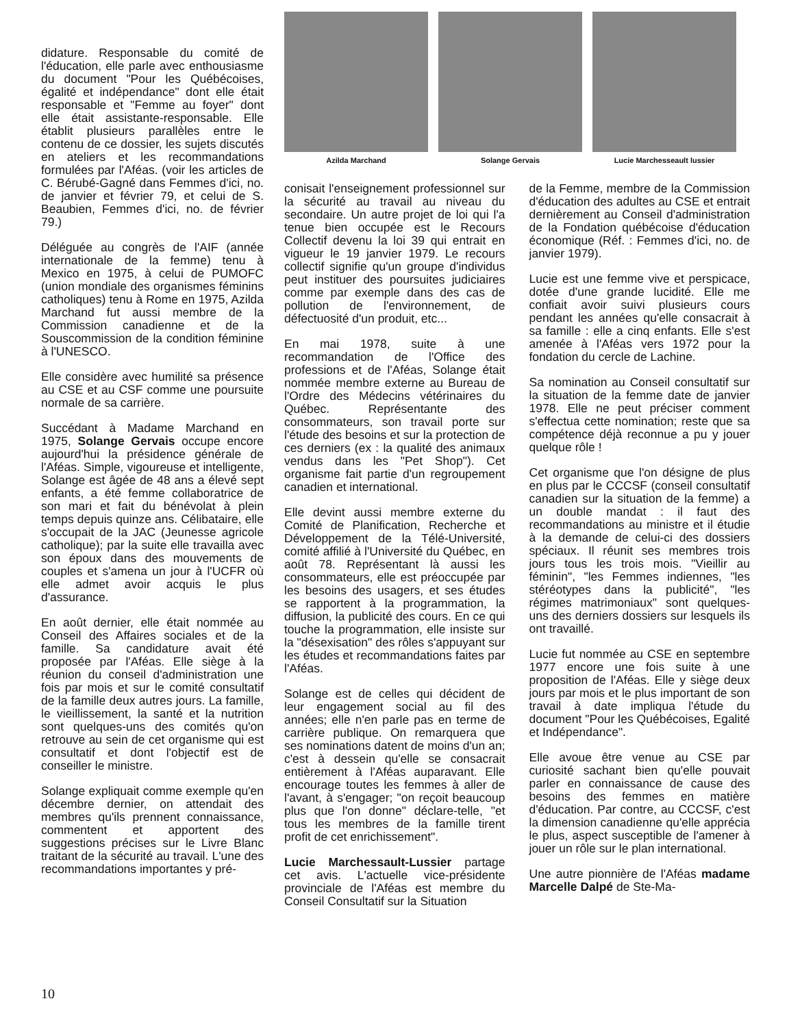didature. Responsable du comité de l'éducation, elle parle avec enthousiasme du document "Pour les Québécoises, égalité et indépendance" dont elle était responsable et "Femme au foyer" dont elle était assistante-responsable. Elle établit plusieurs parallèles entre le contenu de ce dossier, les sujets discutés en ateliers et les recommandations formulées par l'Aféas. (voir les articles de C. Bérubé-Gagné dans Femmes d'ici, no. de janvier et février 79, et celui de S. Beaubien, Femmes d'ici, no. de février 79.)
Déléguée au congrès de l'AIF (année internationale de la femme) tenu à Mexico en 1975, à celui de PUMOFC (union mondiale des organismes féminins catholiques) tenu à Rome en 1975, Azilda Marchand fut aussi membre de la Commission canadienne et de la Souscommission de la condition féminine à l'UNESCO.
Elle considère avec humilité sa présence au CSE et au CSF comme une poursuite normale de sa carrière.
Succédant à Madame Marchand en 1975, Solange Gervais occupe encore aujourd'hui la présidence générale de l'Aféas. Simple, vigoureuse et intelligente, Solange est âgée de 48 ans a élevé sept enfants, a été femme collaboratrice de son mari et fait du bénévolat à plein temps depuis quinze ans. Célibataire, elle s'occupait de la JAC (Jeunesse agricole catholique); par la suite elle travailla avec son époux dans des mouvements de couples et s'amena un jour à l'UCFR où elle admet avoir acquis le plus d'assurance.
En août dernier, elle était nommée au Conseil des Affaires sociales et de la famille. Sa candidature avait été proposée par l'Aféas. Elle siège à la réunion du conseil d'administration une fois par mois et sur le comité consultatif de la famille deux autres jours. La famille, le vieillissement, la santé et la nutrition sont quelques-uns des comités qu'on retrouve au sein de cet organisme qui est consultatif et dont l'objectif est de conseiller le ministre.
Solange expliquait comme exemple qu'en décembre dernier, on attendait des membres qu'ils prennent connaissance, commentent et apportent des suggestions précises sur le Livre Blanc traitant de la sécurité au travail. L'une des recommandations importantes y pré-
Azilda Marchand Solange Gervais Lucie Marchesseault lussier
conisait l'enseignement professionnel sur la sécurité au travail au niveau du secondaire. Un autre projet de loi qui l'a tenue bien occupée est le Recours Collectif devenu la loi 39 qui entrait en vigueur le 19 janvier 1979. Le recours collectif signifie qu'un groupe d'individus peut instituer des poursuites judiciaires comme par exemple dans des cas de pollution de l'environnement, de défectuosité d'un produit, etc...
En mai 1978, suite à une recommandation de l'Office des professions et de l'Aféas, Solange était nommée membre externe au Bureau de l'Ordre des Médecins vétérinaires du Québec. Représentante des consommateurs, son travail porte sur l'étude des besoins et sur la protection de ces derniers (ex : la qualité des animaux vendus dans les "Pet Shop"). Cet organisme fait partie d'un regroupement canadien et international.
Elle devint aussi membre externe du Comité de Planification, Recherche et Développement de la Télé-Université, comité affilié à l'Université du Québec, en août 78. Représentant là aussi les consommateurs, elle est préoccupée par les besoins des usagers, et ses études se rapportent à la programmation, la diffusion, la publicité des cours. En ce qui touche la programmation, elle insiste sur la "désexisation" des rôles s'appuyant sur les études et recommandations faites par l'Aféas.
Solange est de celles qui décident de leur engagement social au fil des années; elle n'en parle pas en terme de carrière publique. On remarquera que ses nominations datent de moins d'un an; c'est à dessein qu'elle se consacrait entièrement à l'Aféas auparavant. Elle encourage toutes les femmes à aller de l'avant, à s'engager; "on reçoit beaucoup plus que l'on donne" déclare-telle, "et tous les membres de la famille tirent profit de cet enrichissement".
Lucie Marchessault-Lussier partage cet avis. L'actuelle vice-présidente provinciale de l'Aféas est membre du Conseil Consultatif sur la Situation
de la Femme, membre de la Commission d'éducation des adultes au CSE et entrait dernièrement au Conseil d'administration de la Fondation québécoise d'éducation économique (Réf. : Femmes d'ici, no. de janvier 1979).
Lucie est une femme vive et perspicace, dotée d'une grande lucidité. Elle me confiait avoir suivi plusieurs cours pendant les années qu'elle consacrait à sa famille : elle a cinq enfants. Elle s'est amenée à l'Aféas vers 1972 pour la fondation du cercle de Lachine.
Sa nomination au Conseil consultatif sur la situation de la femme date de janvier 1978. Elle ne peut préciser comment s'effectua cette nomination; reste que sa compétence déjà reconnue a pu y jouer quelque rôle !
Cet organisme que l'on désigne de plus en plus par le CCCSF (conseil consultatif canadien sur la situation de la femme) a un double mandat : il faut des recommandations au ministre et il étudie à la demande de celui-ci des dossiers spéciaux. Il réunit ses membres trois jours tous les trois mois. "Vieillir au féminin", "les Femmes indiennes, "les stéréotypes dans la publicité", "les régimes matrimoniaux" sont quelques-uns des derniers dossiers sur lesquels ils ont travaillé.
Lucie fut nommée au CSE en septembre 1977 encore une fois suite à une proposition de l'Aféas. Elle y siège deux jours par mois et le plus important de son travail à date impliqua l'étude du document "Pour les Québécoises, Egalité et Indépendance".
Elle avoue être venue au CSE par curiosité sachant bien qu'elle pouvait parler en connaissance de cause des besoins des femmes en matière d'éducation. Par contre, au CCCSF, c'est la dimension canadienne qu'elle apprécia le plus, aspect susceptible de l'amener à jouer un rôle sur le plan international.
Une autre pionnière de l'Aféas madame Marcelle Dalpé de Ste-Ma-
10